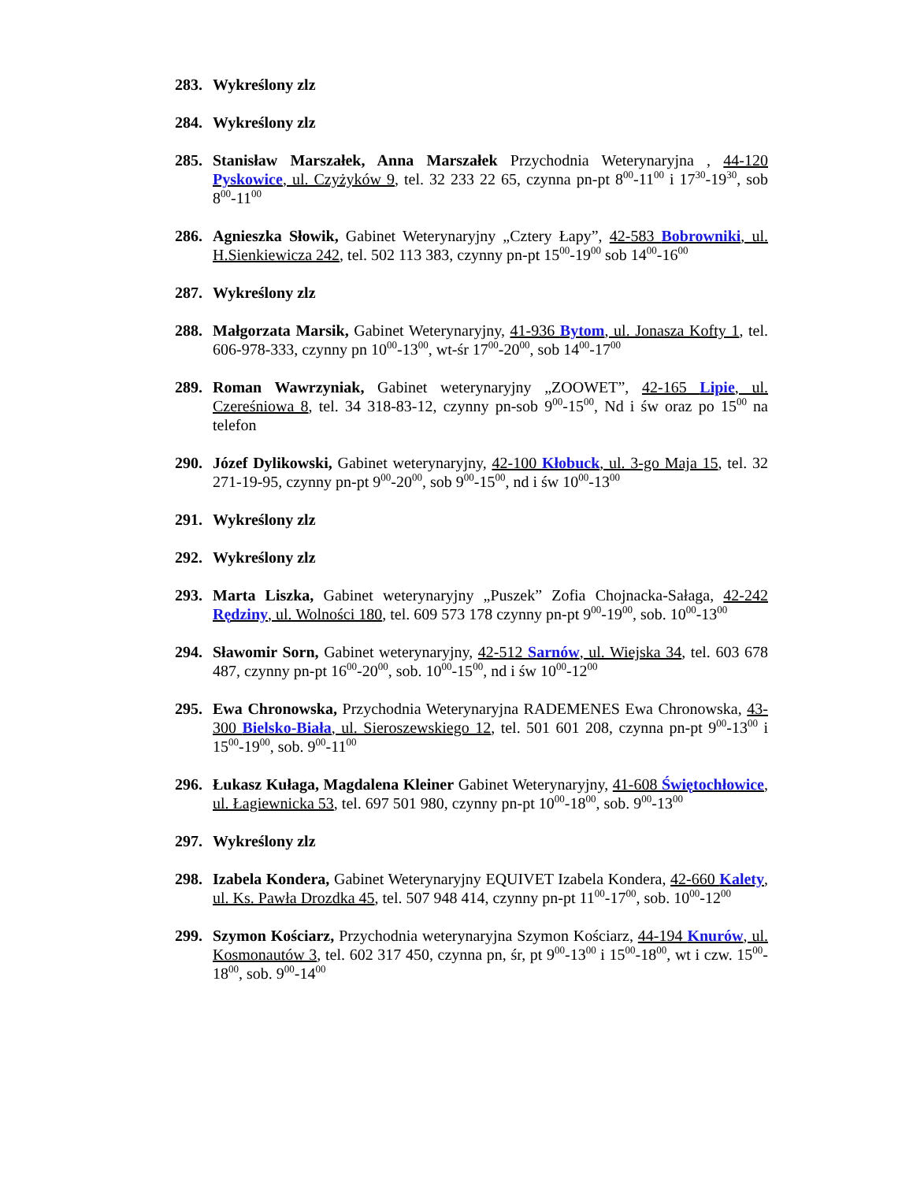283. Wykreślony zlz
284. Wykreślony zlz
285. Stanisław Marszałek, Anna Marszałek Przychodnia Weterynaryjna , 44-120 Pyskowice, ul. Czyżyków 9, tel. 32 233 22 65, czynna pn-pt 8<sup>00</sup>-11<sup>00</sup> i 17<sup>30</sup>-19<sup>30</sup>, sob 8<sup>00</sup>-11<sup>00</sup>
286. Agnieszka Słowik, Gabinet Weterynaryjny „Cztery Łapy”, 42-583 Bobrowniki, ul. H.Sienkiewicza 242, tel. 502 113 383, czynny pn-pt 15<sup>00</sup>-19<sup>00</sup> sob 14<sup>00</sup>-16<sup>00</sup>
287. Wykreślony zlz
288. Małgorzata Marsik, Gabinet Weterynaryjny, 41-936 Bytom, ul. Jonasza Kofty 1, tel. 606-978-333, czynny pn 10<sup>00</sup>-13<sup>00</sup>, wt-śr 17<sup>00</sup>-20<sup>00</sup>, sob 14<sup>00</sup>-17<sup>00</sup>
289. Roman Wawrzyniak, Gabinet weterynaryjny „ZOOWET”, 42-165 Lipie, ul. Czereśniowa 8, tel. 34 318-83-12, czynny pn-sob 9<sup>00</sup>-15<sup>00</sup>, Nd i św oraz po 15<sup>00</sup> na telefon
290. Józef Dylikowski, Gabinet weterynaryjny, 42-100 Kłobuck, ul. 3-go Maja 15, tel. 32 271-19-95, czynny pn-pt 9<sup>00</sup>-20<sup>00</sup>, sob 9<sup>00</sup>-15<sup>00</sup>, nd i św 10<sup>00</sup>-13<sup>00</sup>
291. Wykreślony zlz
292. Wykreślony zlz
293. Marta Liszka, Gabinet weterynaryjny „Puszek” Zofia Chojnacka-Sałaga, 42-242 Rędziny, ul. Wolności 180, tel. 609 573 178 czynny pn-pt 9<sup>00</sup>-19<sup>00</sup>, sob. 10<sup>00</sup>-13<sup>00</sup>
294. Sławomir Sorn, Gabinet weterynaryjny, 42-512 Sarnów, ul. Wiejska 34, tel. 603 678 487, czynny pn-pt 16<sup>00</sup>-20<sup>00</sup>, sob. 10<sup>00</sup>-15<sup>00</sup>, nd i św 10<sup>00</sup>-12<sup>00</sup>
295. Ewa Chronowska, Przychodnia Weterynaryjna RADEMENES Ewa Chronowska, 43-300 Bielsko-Biała, ul. Sieroszewskiego 12, tel. 501 601 208, czynna pn-pt 9<sup>00</sup>-13<sup>00</sup> i 15<sup>00</sup>-19<sup>00</sup>, sob. 9<sup>00</sup>-11<sup>00</sup>
296. Łukasz Kułaga, Magdalena Kleiner Gabinet Weterynaryjny, 41-608 Świętochłowice, ul. Łagiewnicka 53, tel. 697 501 980, czynny pn-pt 10<sup>00</sup>-18<sup>00</sup>, sob. 9<sup>00</sup>-13<sup>00</sup>
297. Wykreślony zlz
298. Izabela Kondera, Gabinet Weterynaryjny EQUIVET Izabela Kondera, 42-660 Kalety, ul. Ks. Pawła Drozdka 45, tel. 507 948 414, czynny pn-pt 11<sup>00</sup>-17<sup>00</sup>, sob. 10<sup>00</sup>-12<sup>00</sup>
299. Szymon Kościarz, Przychodnia weterynaryjna Szymon Kościarz, 44-194 Knurów, ul. Kosmonautów 3, tel. 602 317 450, czynna pn, śr, pt 9<sup>00</sup>-13<sup>00</sup> i 15<sup>00</sup>-18<sup>00</sup>, wt i czw. 15<sup>00</sup>-18<sup>00</sup>, sob. 9<sup>00</sup>-14<sup>00</sup>